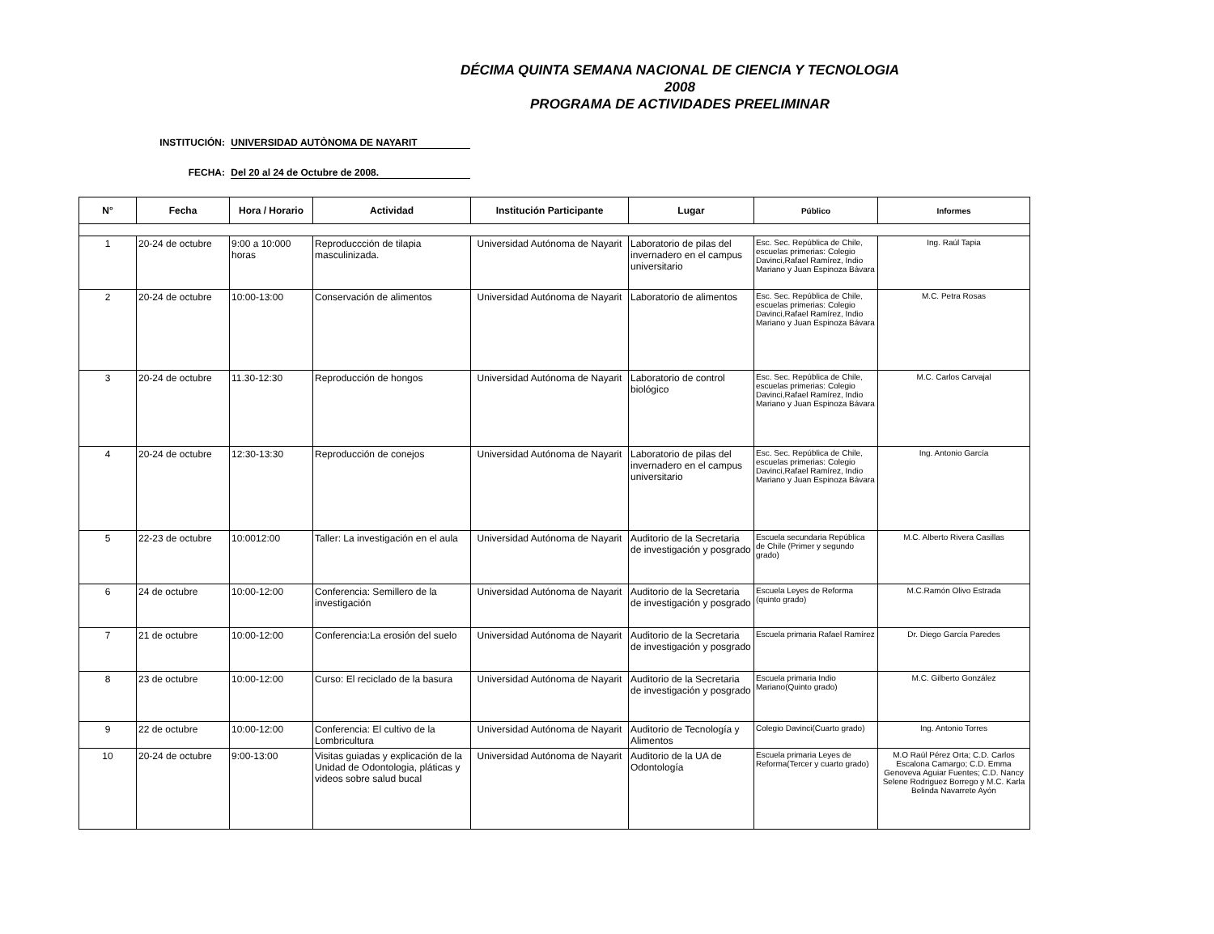DÉCIMA QUINTA SEMANA NACIONAL DE CIENCIA Y TECNOLOGIA
2008
PROGRAMA DE ACTIVIDADES PREELIMINAR
INSTITUCIÓN: UNIVERSIDAD AUTÒNOMA DE NAYARIT
FECHA: Del 20 al 24 de Octubre de 2008.
| N° | Fecha | Hora / Horario | Actividad | Institución Participante | Lugar | Público | Informes |
| --- | --- | --- | --- | --- | --- | --- | --- |
| 1 | 20-24 de octubre | 9:00 a 10:000 horas | Reproduccción de tilapia masculinizada. | Universidad Autónoma de Nayarit | Laboratorio de pilas del invernadero en el campus universitario | Esc. Sec. República de Chile, escuelas primerias: Colegio Davinci,Rafael Ramírez, Indio Mariano y Juan Espinoza Bávara | Ing. Raúl Tapia |
| 2 | 20-24 de octubre | 10:00-13:00 | Conservación de alimentos | Universidad Autónoma de Nayarit | Laboratorio de alimentos | Esc. Sec. República de Chile, escuelas primerias: Colegio Davinci,Rafael Ramírez, Indio Mariano y Juan Espinoza Bávara | M.C. Petra Rosas |
| 3 | 20-24 de octubre | 11.30-12:30 | Reproducción de hongos | Universidad Autónoma de Nayarit | Laboratorio de control biológico | Esc. Sec. República de Chile, escuelas primerias: Colegio Davinci,Rafael Ramírez, Indio Mariano y Juan Espinoza Bávara | M.C. Carlos Carvajal |
| 4 | 20-24 de octubre | 12:30-13:30 | Reproducción de conejos | Universidad Autónoma de Nayarit | Laboratorio de pilas del invernadero en el campus universitario | Esc. Sec. República de Chile, escuelas primerias: Colegio Davinci,Rafael Ramírez, Indio Mariano y Juan Espinoza Bávara | Ing. Antonio García |
| 5 | 22-23 de octubre | 10:0012:00 | Taller: La investigación en el aula | Universidad Autónoma de Nayarit | Auditorio de la Secretaria de investigación y posgrado | Escuela secundaria República de Chile (Primer y segundo grado) | M.C. Alberto Rivera Casillas |
| 6 | 24 de octubre | 10:00-12:00 | Conferencia: Semillero de la investigación | Universidad Autónoma de Nayarit | Auditorio de la Secretaria de investigación y posgrado | Escuela Leyes de Reforma (quinto grado) | M.C.Ramón Olivo Estrada |
| 7 | 21 de octubre | 10:00-12:00 | Conferencia:La erosión del suelo | Universidad Autónoma de Nayarit | Auditorio de la Secretaria de investigación y posgrado | Escuela primaria Rafael Ramírez | Dr. Diego García Paredes |
| 8 | 23 de octubre | 10:00-12:00 | Curso: El reciclado de la basura | Universidad Autónoma de Nayarit | Auditorio de la Secretaria de investigación y posgrado | Escuela primaria Indio Mariano(Quinto grado) | M.C. Gilberto González |
| 9 | 22 de octubre | 10:00-12:00 | Conferencia: El cultivo de la Lombricultura | Universidad Autónoma de Nayarit | Auditorio de Tecnología y Alimentos | Colegio Davinci(Cuarto grado) | Ing. Antonio Torres |
| 10 | 20-24 de octubre | 9:00-13:00 | Visitas guiadas y explicación de la Unidad de Odontologia, pláticas y videos sobre salud bucal | Universidad Autónoma de Nayarit | Auditorio de la UA de Odontología | Escuela primaria Leyes de Reforma(Tercer y cuarto grado) | M.O Raúl Pérez Orta; C.D. Carlos Escalona Camargo; C.D. Emma Genoveva Aguiar Fuentes; C.D. Nancy Selene Rodriguez Borrego y M.C. Karla Belinda Navarrete Ayón |